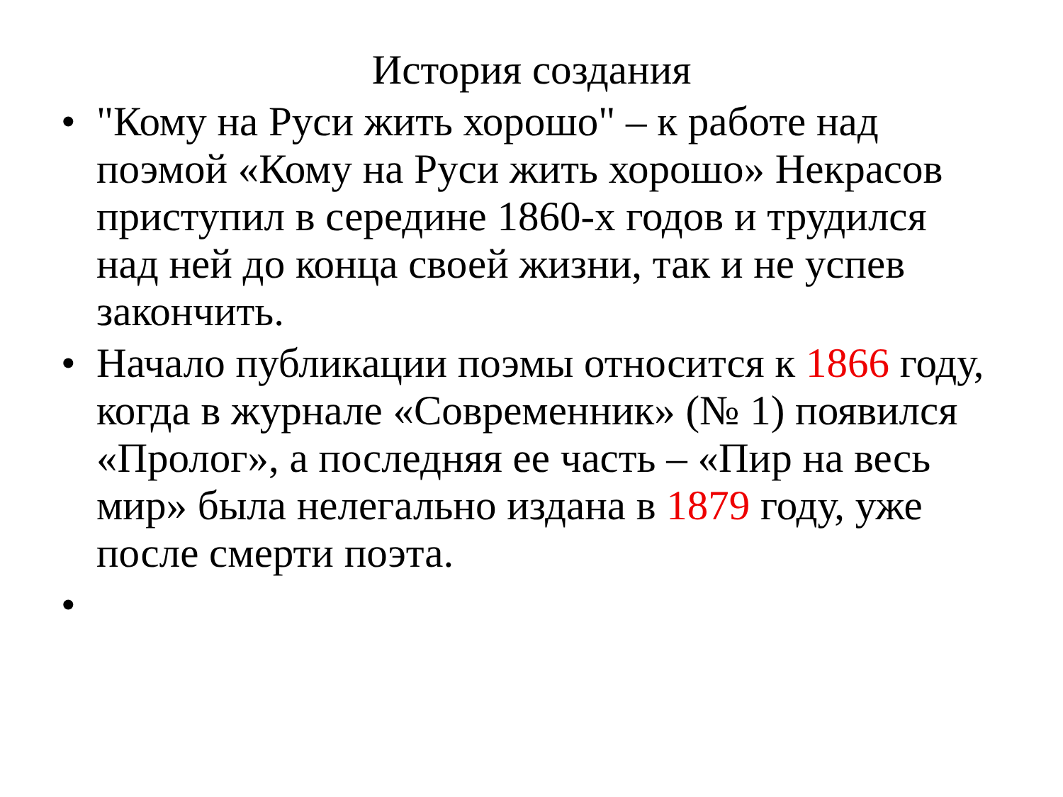История создания
• "Кому на Руси жить хорошо" – к работе над поэмой «Кому на Руси жить хорошо» Некрасов приступил в середине 1860-х годов и трудился над ней до конца своей жизни, так и не успев закончить.
• Начало публикации поэмы относится к 1866 году, когда в журнале «Современник» (№ 1) появился «Пролог», а последняя ее часть – «Пир на весь мир» была нелегально издана в 1879 году, уже после смерти поэта.
•